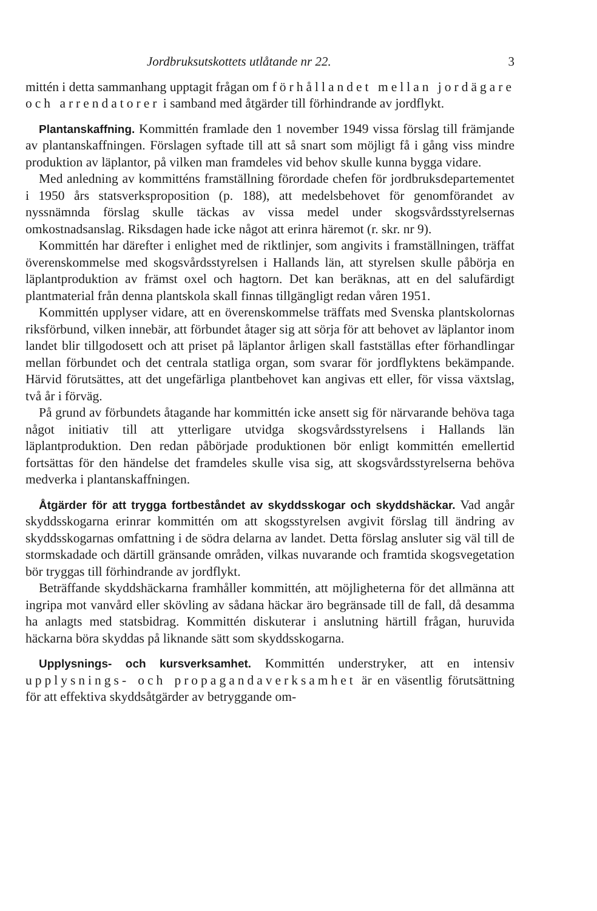Jordbruksutskottets utlåtande nr 22. 3
mittén i detta sammanhang upptagit frågan om förhållandet mellan jordägare och arrendatorer i samband med åtgärder till förhindrande av jordflykt.
Plantanskaffning. Kommittén framlade den 1 november 1949 vissa förslag till främjande av plantanskaffningen. Förslagen syftade till att så snart som möjligt få i gång viss mindre produktion av läplantor, på vilken man framdeles vid behov skulle kunna bygga vidare.
Med anledning av kommitténs framställning förordade chefen för jordbruksdepartementet i 1950 års statsverksproposition (p. 188), att medelsbehovet för genomförandet av nyssnämnda förslag skulle täckas av vissa medel under skogsvårdsstyrelsernas omkostnadsanslag. Riksdagen hade icke något att erinra häremot (r. skr. nr 9).
Kommittén har därefter i enlighet med de riktlinjer, som angivits i framställningen, träffat överenskommelse med skogsvårdsstyrelsen i Hallands län, att styrelsen skulle påbörja en läplantproduktion av främst oxel och hagtorn. Det kan beräknas, att en del salufärdigt plantmaterial från denna plantskola skall finnas tillgängligt redan våren 1951.
Kommittén upplyser vidare, att en överenskommelse träffats med Svenska plantskolornas riksförbund, vilken innebär, att förbundet åtager sig att sörja för att behovet av läplantor inom landet blir tillgodosett och att priset på läplantor årligen skall fastställas efter förhandlingar mellan förbundet och det centrala statliga organ, som svarar för jordflyktens bekämpande. Härvid förutsättes, att det ungefärliga plantbehovet kan angivas ett eller, för vissa växtslag, två år i förväg.
På grund av förbundets åtagande har kommittén icke ansett sig för närvarande behöva taga något initiativ till att ytterligare utvidga skogsvårdsstyrelsens i Hallands län läplantproduktion. Den redan påbörjade produktionen bör enligt kommittén emellertid fortsättas för den händelse det framdeles skulle visa sig, att skogsvårdsstyrelserna behöva medverka i plantanskaffningen.
Åtgärder för att trygga fortbeståndet av skyddsskogar och skyddshäckar. Vad angår skyddsskogarna erinrar kommittén om att skogsstyrelsen avgivit förslag till ändring av skyddsskogarnas omfattning i de södra delarna av landet. Detta förslag ansluter sig väl till de stormskadade och därtill gränsande områden, vilkas nuvarande och framtida skogsvegetation bör tryggas till förhindrande av jordflykt.
Beträffande skyddshäckarna framhåller kommittén, att möjligheterna för det allmänna att ingripa mot vanvård eller skövling av sådana häckar äro begränsade till de fall, då desamma ha anlagts med statsbidrag. Kommittén diskuterar i anslutning härtill frågan, huruvida häckarna böra skyddas på liknande sätt som skyddsskogarna.
Upplysnings- och kursverksamhet. Kommittén understryker, att en intensiv upplysnings- och propagandaverksamhet är en väsentlig förutsättning för att effektiva skyddsåtgärder av betryggande om-